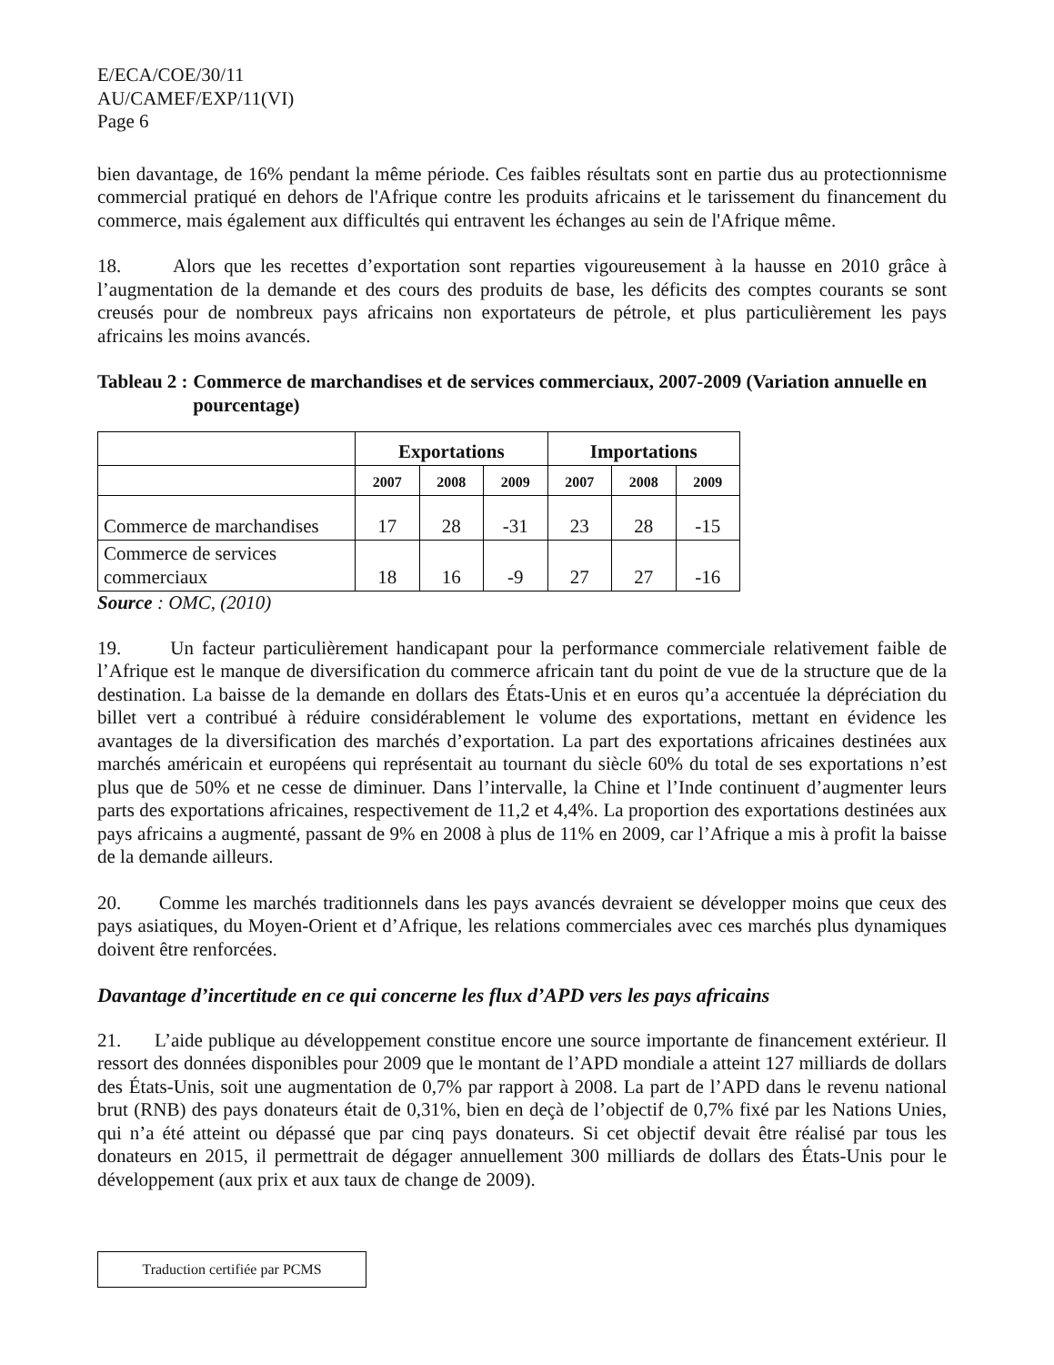E/ECA/COE/30/11
AU/CAMEF/EXP/11(VI)
Page 6
bien davantage, de 16% pendant la même période. Ces faibles résultats sont en partie dus au protectionnisme commercial pratiqué en dehors de l'Afrique contre les produits africains et le tarissement du financement du commerce, mais également aux difficultés qui entravent les échanges au sein de l'Afrique même.
18. Alors que les recettes d’exportation sont reparties vigoureusement à la hausse en 2010 grâce à l’augmentation de la demande et des cours des produits de base, les déficits des comptes courants se sont creusés pour de nombreux pays africains non exportateurs de pétrole, et plus particulièrement les pays africains les moins avancés.
Tableau 2 : Commerce de marchandises et de services commerciaux, 2007-2009 (Variation annuelle en pourcentage)
| | Exportations | | | Importations | | |
| --- | --- | --- | --- | --- | --- | --- |
| | 2007 | 2008 | 2009 | 2007 | 2008 | 2009 |
| Commerce de marchandises | 17 | 28 | -31 | 23 | 28 | -15 |
| Commerce de services commerciaux | 18 | 16 | -9 | 27 | 27 | -16 |
Source : OMC, (2010)
19. Un facteur particulièrement handicapant pour la performance commerciale relativement faible de l’Afrique est le manque de diversification du commerce africain tant du point de vue de la structure que de la destination. La baisse de la demande en dollars des États-Unis et en euros qu’a accentuée la dépréciation du billet vert a contribué à réduire considérablement le volume des exportations, mettant en évidence les avantages de la diversification des marchés d’exportation. La part des exportations africaines destinées aux marchés américain et européens qui représentait au tournant du siècle 60% du total de ses exportations n’est plus que de 50% et ne cesse de diminuer. Dans l’intervalle, la Chine et l’Inde continuent d’augmenter leurs parts des exportations africaines, respectivement de 11,2 et 4,4%. La proportion des exportations destinées aux pays africains a augmenté, passant de 9% en 2008 à plus de 11% en 2009, car l’Afrique a mis à profit la baisse de la demande ailleurs.
20. Comme les marchés traditionnels dans les pays avancés devraient se développer moins que ceux des pays asiatiques, du Moyen-Orient et d’Afrique, les relations commerciales avec ces marchés plus dynamiques doivent être renforcées.
Davantage d’incertitude en ce qui concerne les flux d’APD vers les pays africains
21. L’aide publique au développement constitue encore une source importante de financement extérieur. Il ressort des données disponibles pour 2009 que le montant de l’APD mondiale a atteint 127 milliards de dollars des États-Unis, soit une augmentation de 0,7% par rapport à 2008. La part de l’APD dans le revenu national brut (RNB) des pays donateurs était de 0,31%, bien en deçà de l’objectif de 0,7% fixé par les Nations Unies, qui n’a été atteint ou dépassé que par cinq pays donateurs. Si cet objectif devait être réalisé par tous les donateurs en 2015, il permettrait de dégager annuellement 300 milliards de dollars des États-Unis pour le développement (aux prix et aux taux de change de 2009).
Traduction certifiée par PCMS